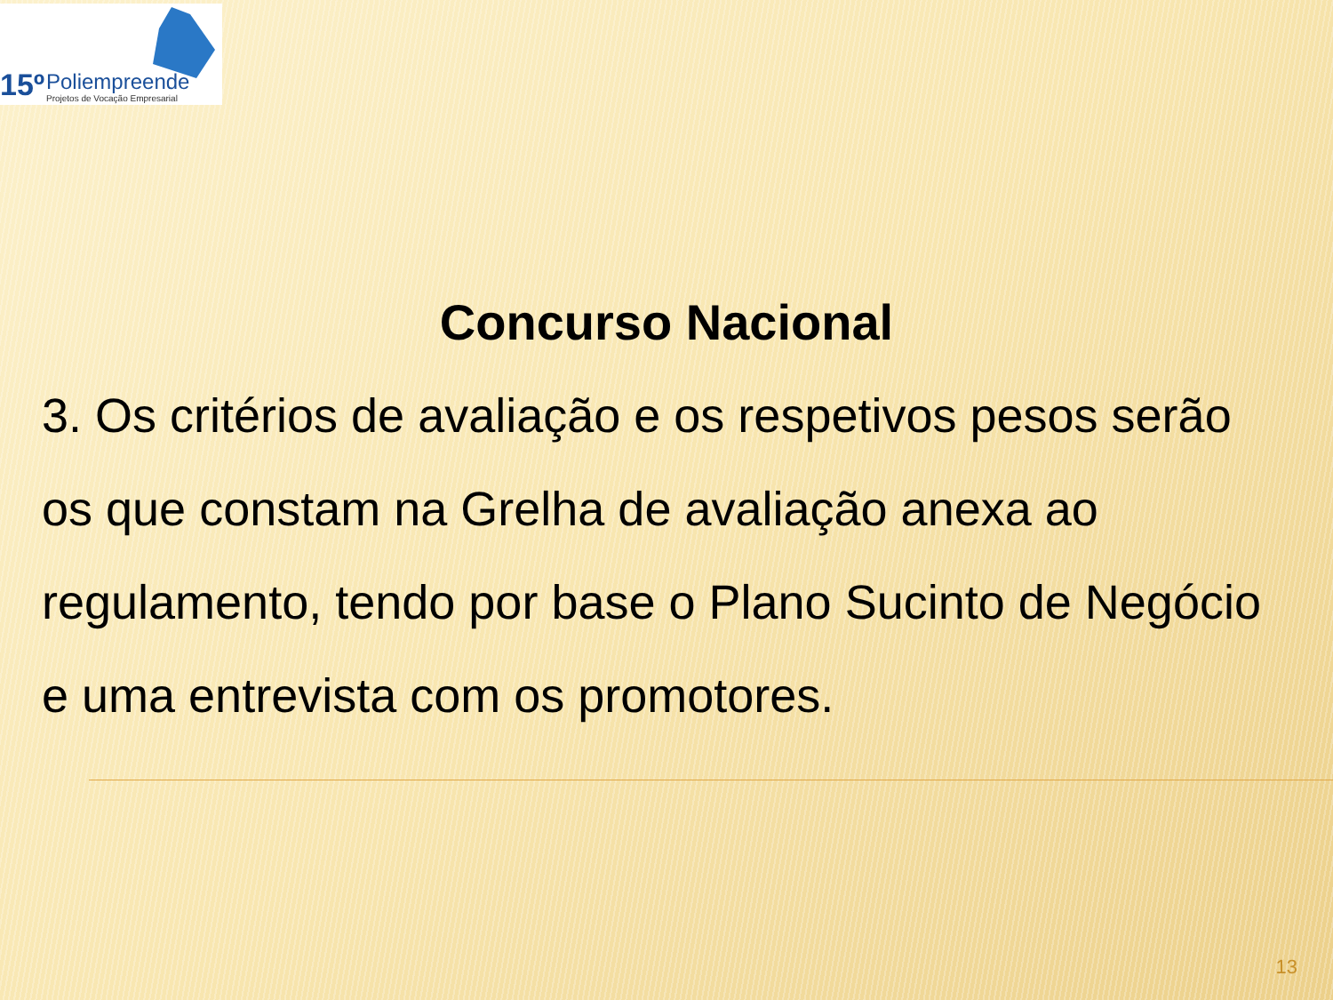15º Poliempreende
Projetos de Vocação Empresarial
Concurso Nacional
3. Os critérios de avaliação e os respetivos pesos serão os que constam na Grelha de avaliação anexa ao regulamento, tendo por base o Plano Sucinto de Negócio e uma entrevista com os promotores.
13